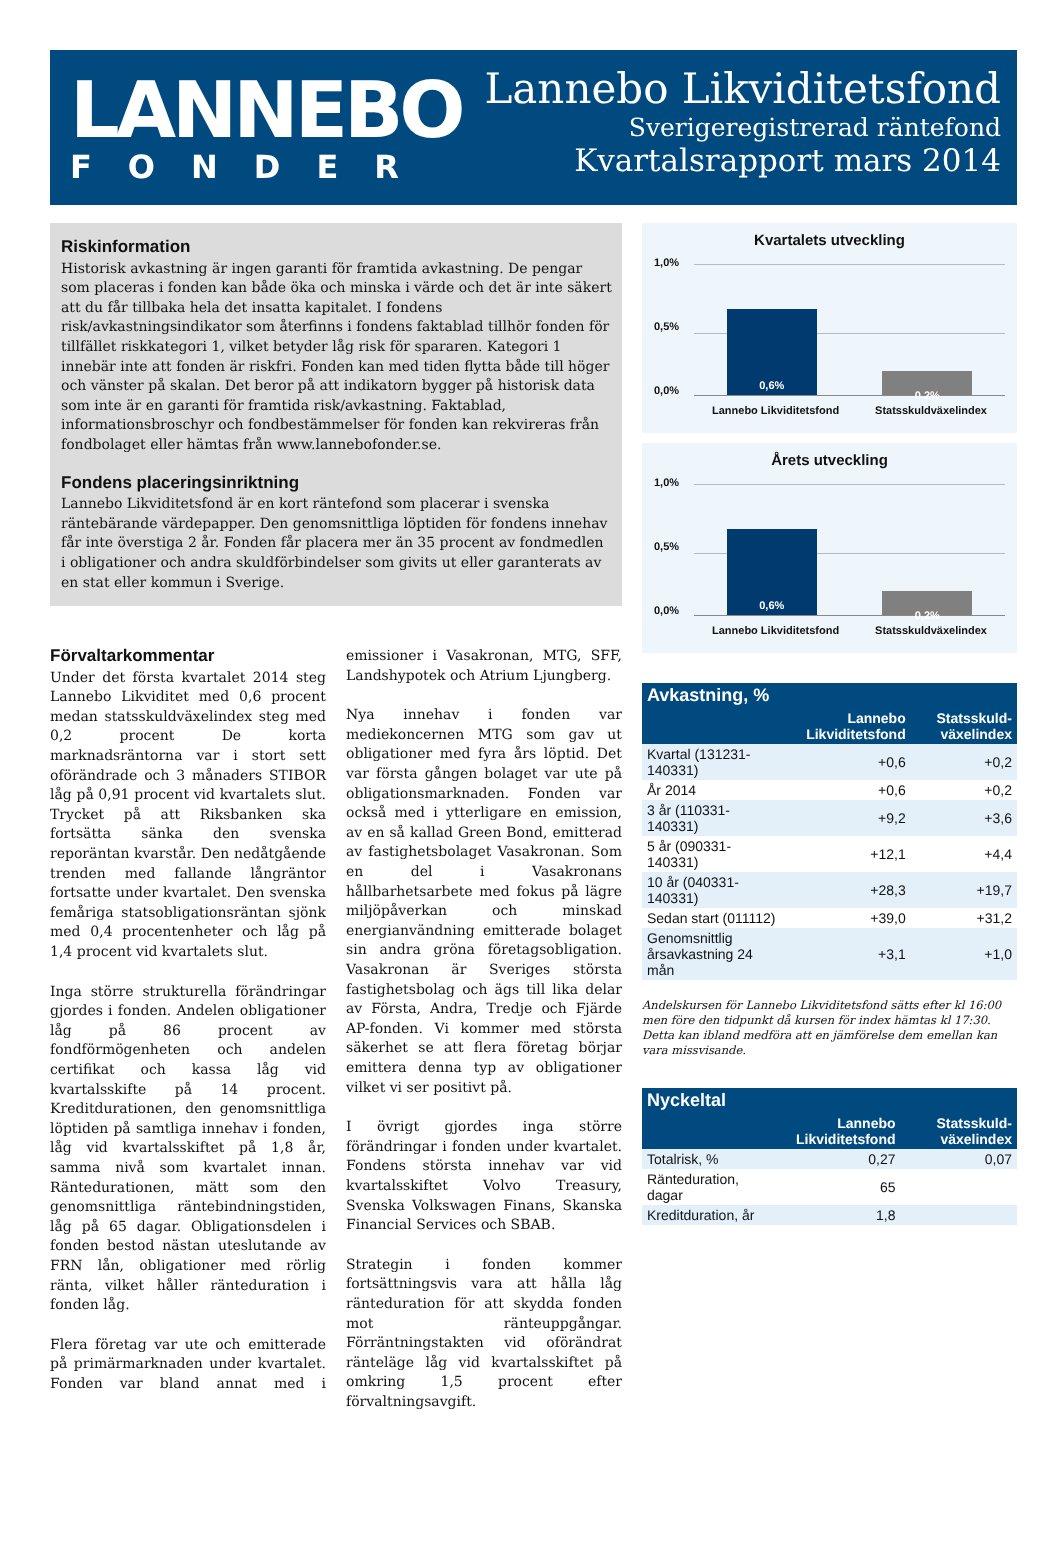LANNEBO
FONDER
Lannebo Likviditetsfond
Sverigeregistrerad räntefond
Kvartalsrapport mars 2014
Riskinformation
Historisk avkastning är ingen garanti för framtida avkastning. De pengar som placeras i fonden kan både öka och minska i värde och det är inte säkert att du får tillbaka hela det insatta kapitalet. I fondens risk/avkastningsindikator som återfinns i fondens faktablad tillhör fonden för tillfället riskkategori 1, vilket betyder låg risk för spararen. Kategori 1 innebär inte att fonden är riskfri. Fonden kan med tiden flytta både till höger och vänster på skalan. Det beror på att indikatorn bygger på historisk data som inte är en garanti för framtida risk/avkastning. Faktablad, informationsbroschyr och fondbestämmelser för fonden kan rekvireras från fondbolaget eller hämtas från www.lannebofonder.se.
Fondens placeringsinriktning
Lannebo Likviditetsfond är en kort räntefond som placerar i svenska räntebärande värdepapper. Den genomsnittliga löptiden för fondens innehav får inte överstiga 2 år. Fonden får placera mer än 35 procent av fondmedlen i obligationer och andra skuldförbindelser som givits ut eller garanterats av en stat eller kommun i Sverige.
Förvaltarkommentar
Under det första kvartalet 2014 steg Lannebo Likviditet med 0,6 procent medan statsskuldväxelindex steg med 0,2 procent De korta marknadsräntorna var i stort sett oförändrade och 3 månaders STIBOR låg på 0,91 procent vid kvartalets slut. Trycket på att Riksbanken ska fortsätta sänka den svenska reporäntan kvarstår. Den nedåtgående trenden med fallande långräntor fortsatte under kvartalet. Den svenska femåriga statsobligationsräntan sjönk med 0,4 procentenheter och låg på 1,4 procent vid kvartalets slut.
Inga större strukturella förändringar gjordes i fonden. Andelen obligationer låg på 86 procent av fondförmögenheten och andelen certifikat och kassa låg vid kvartalsskifte på 14 procent. Kreditdurationen, den genomsnittliga löptiden på samtliga innehav i fonden, låg vid kvartalsskiftet på 1,8 år, samma nivå som kvartalet innan. Räntedurationen, mätt som den genomsnittliga räntebindningstiden, låg på 65 dagar. Obligationsdelen i fonden bestod nästan uteslutande av FRN lån, obligationer med rörlig ränta, vilket håller ränteduration i fonden låg.
Flera företag var ute och emitterade på primärmarknaden under kvartalet. Fonden var bland annat med i emissioner i Vasakronan, MTG, SFF, Landshypotek och Atrium Ljungberg.
Nya innehav i fonden var mediekoncernen MTG som gav ut obligationer med fyra års löptid. Det var första gången bolaget var ute på obligationsmarknaden. Fonden var också med i ytterligare en emission, av en så kallad Green Bond, emitterad av fastighetsbolaget Vasakronan. Som en del i Vasakronans hållbarhetsarbete med fokus på lägre miljöpåverkan och minskad energianvändning emitterade bolaget sin andra gröna företagsobligation. Vasakronan är Sveriges största fastighetsbolag och ägs till lika delar av Första, Andra, Tredje och Fjärde AP-fonden. Vi kommer med största säkerhet se att flera företag börjar emittera denna typ av obligationer vilket vi ser positivt på.
I övrigt gjordes inga större förändringar i fonden under kvartalet. Fondens största innehav var vid kvartalsskiftet Volvo Treasury, Svenska Volkswagen Finans, Skanska Financial Services och SBAB.
Strategin i fonden kommer fortsättningsvis vara att hålla låg ränteduration för att skydda fonden mot ränteuppgångar. Förräntningstakten vid oförändrat ränteläge låg vid kvartalsskiftet på omkring 1,5 procent efter förvaltningsavgift.
Kvartalets utveckling
1,0%
0,5%
0,0%
0,6%
0,2%
Lannebo Likviditetsfond Statsskuldväxelindex
Årets utveckling
1,0%
0,5%
0,0%
0,6%
0,2%
Lannebo Likviditetsfond Statsskuldväxelindex
| Avkastning, % | | |
| --- | --- | --- |
| | Lannebo Likviditetsfond | Statsskuld­växelindex |
| Kvartal (131231-140331) | +0,6 | +0,2 |
| År 2014 | +0,6 | +0,2 |
| 3 år (110331-140331) | +9,2 | +3,6 |
| 5 år (090331-140331) | +12,1 | +4,4 |
| 10 år (040331-140331) | +28,3 | +19,7 |
| Sedan start (011112) | +39,0 | +31,2 |
| Genomsnittlig årsavkastning 24 mån | +3,1 | +1,0 |
Andelskursen för Lannebo Likviditetsfond sätts efter kl 16:00 men före den tidpunkt då kursen för index hämtas kl 17:30. Detta kan ibland medföra att en jämförelse dem emellan kan vara missvisande.
| Nyckeltal | | |
| --- | --- | --- |
| | Lannebo Likviditetsfond | Statsskuld­växelindex |
| Totalrisk, % | 0,27 | 0,07 |
| Ränteduration, dagar | 65 | |
| Kreditduration, år | 1,8 | |